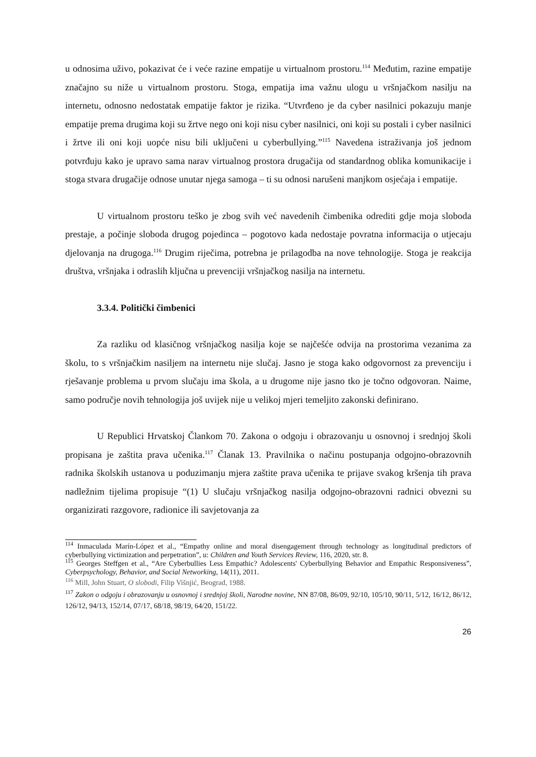u odnosima uživo, pokazivat će i veće razine empatije u virtualnom prostoru.<sup>114</sup> Međutim, razine empatije značajno su niže u virtualnom prostoru. Stoga, empatija ima važnu ulogu u vršnjačkom nasilju na internetu, odnosno nedostatak empatije faktor je rizika. “Utvrđeno je da cyber nasilnici pokazuju manje empatije prema drugima koji su žrtve nego oni koji nisu cyber nasilnici, oni koji su postali i cyber nasilnici i žrtve ili oni koji uopće nisu bili uključeni u cyberbullying.”<sup>115</sup> Navedena istraživanja još jednom potvrđuju kako je upravo sama narav virtualnog prostora drugačija od standardnog oblika komunikacije i stoga stvara drugačije odnose unutar njega samoga – ti su odnosi narušeni manjkom osjećaja i empatije.
U virtualnom prostoru teško je zbog svih već navedenih čimbenika odrediti gdje moja sloboda prestaje, a počinje sloboda drugog pojedinca – pogotovo kada nedostaje povratna informacija o utjecaju djelovanja na drugoga.<sup>116</sup> Drugim riječima, potrebna je prilagodba na nove tehnologije. Stoga je reakcija društva, vršnjaka i odraslih ključna u prevenciji vršnjačkog nasilja na internetu.
3.3.4. Politički čimbenici
Za razliku od klasičnog vršnjačkog nasilja koje se najčešće odvija na prostorima vezanima za školu, to s vršnjačkim nasiljem na internetu nije slučaj. Jasno je stoga kako odgovornost za prevenciju i rješavanje problema u prvom slučaju ima škola, a u drugome nije jasno tko je točno odgovoran. Naime, samo područje novih tehnologija još uvijek nije u velikoj mjeri temeljito zakonski definirano.
U Republici Hrvatskoj Člankom 70. Zakona o odgoju i obrazovanju u osnovnoj i srednjoj školi propisana je zaštita prava učenika.<sup>117</sup> Članak 13. Pravilnika o načinu postupanja odgojno-obrazovnih radnika školskih ustanova u poduzimanju mjera zaštite prava učenika te prijave svakog kršenja tih prava nadležnim tijelima propisuje “(1) U slučaju vršnjačkog nasilja odgojno-obrazovni radnici obvezni su organizirati razgovore, radionice ili savjetovanja za
<sup>114</sup> Inmaculada Marín-López et al., “Empathy online and moral disengagement through technology as longitudinal predictors of cyberbullying victimization and perpetration”, u: Children and Youth Services Review, 116, 2020, str. 8.
<sup>115</sup> Georges Steffgen et al., “Are Cyberbullies Less Empathic? Adolescents' Cyberbullying Behavior and Empathic Responsiveness”, Cyberpsychology, Behavior, and Social Networking, 14(11), 2011.
<sup>116</sup> Mill, John Stuart, O slobodi, Filip Višnjić, Beograd, 1988.
<sup>117</sup> Zakon o odgoju i obrazovanju u osnovnoj i srednjoj školi, Narodne novine, NN 87/08, 86/09, 92/10, 105/10, 90/11, 5/12, 16/12, 86/12, 126/12, 94/13, 152/14, 07/17, 68/18, 98/19, 64/20, 151/22.
26